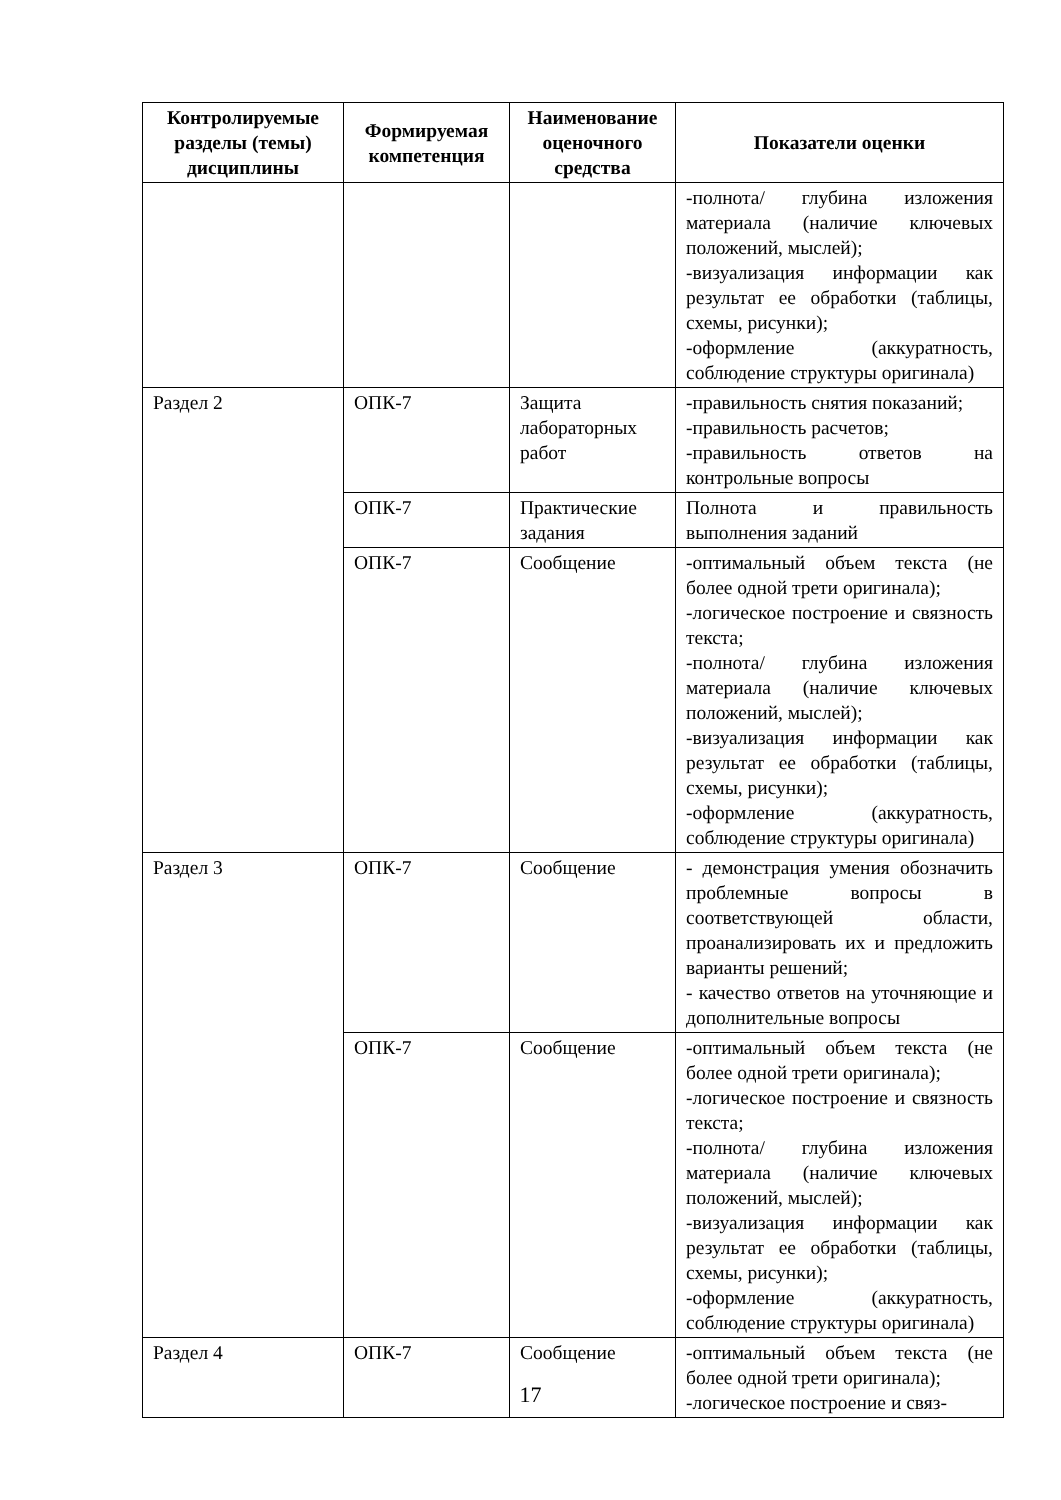| Контролируемые разделы (темы) дисциплины | Формируемая компетенция | Наименование оценочного средства | Показатели оценки |
| --- | --- | --- | --- |
| | | | -полнота/ глубина изложения материала (наличие ключевых положений, мыслей); -визуализация информации как результат ее обработки (таблицы, схемы, рисунки); -оформление (аккуратность, соблюдение структуры оригинала) |
| Раздел 2 | ОПК-7 | Защита лабораторных работ | -правильность снятия показаний; -правильность расчетов; -правильность ответов на контрольные вопросы |
| | ОПК-7 | Практические задания | Полнота и правильность выполнения заданий |
| | ОПК-7 | Сообщение | -оптимальный объем текста (не более одной трети оригинала); -логическое построение и связность текста; -полнота/ глубина изложения материала (наличие ключевых положений, мыслей); -визуализация информации как результат ее обработки (таблицы, схемы, рисунки); -оформление (аккуратность, соблюдение структуры оригинала) |
| Раздел 3 | ОПК-7 | Сообщение | - демонстрация умения обозначить проблемные вопросы в соответствующей области, проанализировать их и предложить варианты решений; - качество ответов на уточняющие и дополнительные вопросы |
| | ОПК-7 | Сообщение | -оптимальный объем текста (не более одной трети оригинала); -логическое построение и связность текста; -полнота/ глубина изложения материала (наличие ключевых положений, мыслей); -визуализация информации как результат ее обработки (таблицы, схемы, рисунки); -оформление (аккуратность, соблюдение структуры оригинала) |
| Раздел 4 | ОПК-7 | Сообщение | -оптимальный объем текста (не более одной трети оригинала); -логическое построение и связ- |
17